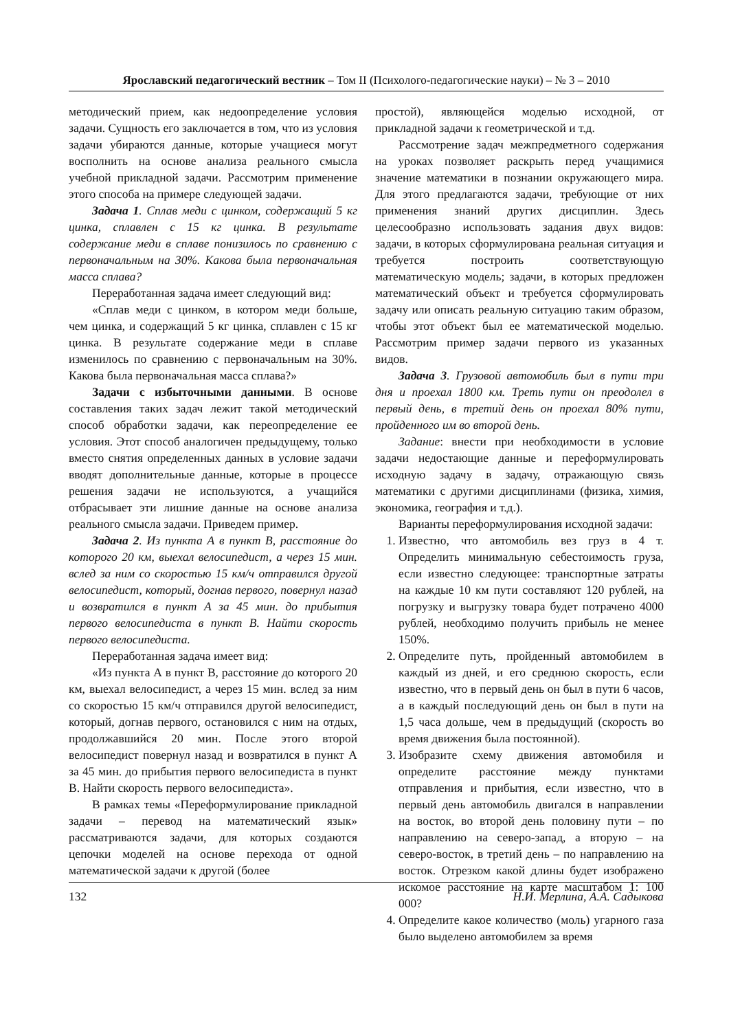Ярославский педагогический вестник – Том II (Психолого-педагогические науки) – № 3 – 2010
методический прием, как недоопределение условия задачи. Сущность его заключается в том, что из условия задачи убираются данные, которые учащиеся могут восполнить на основе анализа реального смысла учебной прикладной задачи. Рассмотрим применение этого способа на примере следующей задачи.
Задача 1. Сплав меди с цинком, содержащий 5 кг цинка, сплавлен с 15 кг цинка. В результате содержание меди в сплаве понизилось по сравнению с первоначальным на 30%. Какова была первоначальная масса сплава?
Переработанная задача имеет следующий вид:
«Сплав меди с цинком, в котором меди больше, чем цинка, и содержащий 5 кг цинка, сплавлен с 15 кг цинка. В результате содержание меди в сплаве изменилось по сравнению с первоначальным на 30%. Какова была первоначальная масса сплава?»
Задачи с избыточными данными. В основе составления таких задач лежит такой методический способ обработки задачи, как переопределение ее условия. Этот способ аналогичен предыдущему, только вместо снятия определенных данных в условие задачи вводят дополнительные данные, которые в процессе решения задачи не используются, а учащийся отбрасывает эти лишние данные на основе анализа реального смысла задачи. Приведем пример.
Задача 2. Из пункта А в пункт В, расстояние до которого 20 км, выехал велосипедист, а через 15 мин. вслед за ним со скоростью 15 км/ч отправился другой велосипедист, который, догнав первого, повернул назад и возвратился в пункт А за 45 мин. до прибытия первого велосипедиста в пункт В. Найти скорость первого велосипедиста.
Переработанная задача имеет вид:
«Из пункта А в пункт В, расстояние до которого 20 км, выехал велосипедист, а через 15 мин. вслед за ним со скоростью 15 км/ч отправился другой велосипедист, который, догнав первого, остановился с ним на отдых, продолжавшийся 20 мин. После этого второй велосипедист повернул назад и возвратился в пункт А за 45 мин. до прибытия первого велосипедиста в пункт В. Найти скорость первого велосипедиста».
В рамках темы «Переформулирование прикладной задачи – перевод на математический язык» рассматриваются задачи, для которых создаются цепочки моделей на основе перехода от одной математической задачи к другой (более
простой), являющейся моделью исходной, от прикладной задачи к геометрической и т.д.
Рассмотрение задач межпредметного содержания на уроках позволяет раскрыть перед учащимися значение математики в познании окружающего мира. Для этого предлагаются задачи, требующие от них применения знаний других дисциплин. Здесь целесообразно использовать задания двух видов: задачи, в которых сформулирована реальная ситуация и требуется построить соответствующую математическую модель; задачи, в которых предложен математический объект и требуется сформулировать задачу или описать реальную ситуацию таким образом, чтобы этот объект был ее математической моделью. Рассмотрим пример задачи первого из указанных видов.
Задача 3. Грузовой автомобиль был в пути три дня и проехал 1800 км. Треть пути он преодолел в первый день, в третий день он проехал 80% пути, пройденного им во второй день.
Задание: внести при необходимости в условие задачи недостающие данные и переформулировать исходную задачу в задачу, отражающую связь математики с другими дисциплинами (физика, химия, экономика, география и т.д.).
Варианты переформулирования исходной задачи:
1. Известно, что автомобиль вез груз в 4 т. Определить минимальную себестоимость груза, если известно следующее: транспортные затраты на каждые 10 км пути составляют 120 рублей, на погрузку и выгрузку товара будет потрачено 4000 рублей, необходимо получить прибыль не менее 150%.
2. Определите путь, пройденный автомобилем в каждый из дней, и его среднюю скорость, если известно, что в первый день он был в пути 6 часов, а в каждый последующий день он был в пути на 1,5 часа дольше, чем в предыдущий (скорость во время движения была постоянной).
3. Изобразите схему движения автомобиля и определите расстояние между пунктами отправления и прибытия, если известно, что в первый день автомобиль двигался в направлении на восток, во второй день половину пути – по направлению на северо-запад, а вторую – на северо-восток, в третий день – по направлению на восток. Отрезком какой длины будет изображено искомое расстояние на карте масштабом 1: 100 000?
4. Определите какое количество (моль) угарного газа было выделено автомобилем за время
132 Н.И. Мерлина, А.А. Садыкова